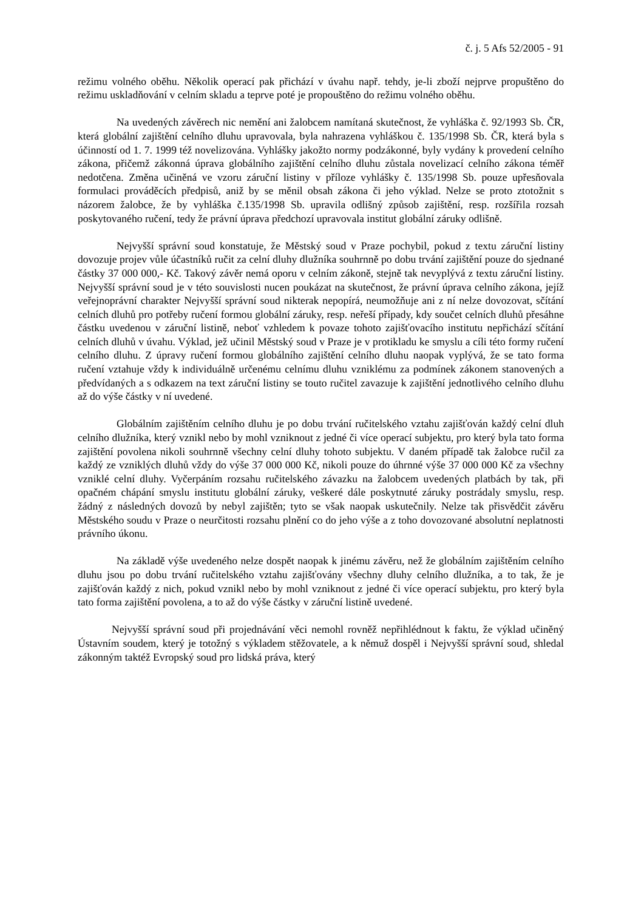č. j. 5 Afs 52/2005 - 91
režimu volného oběhu. Několik operací pak přichází v úvahu např. tehdy, je-li zboží nejprve propuštěno do režimu uskladňování v celním skladu a teprve poté je propouštěno do režimu volného oběhu.
Na uvedených závěrech nic nemění ani žalobcem namítaná skutečnost, že vyhláška č. 92/1993 Sb. ČR, která globální zajištění celního dluhu upravovala, byla nahrazena vyhláškou č. 135/1998 Sb. ČR, která byla s účinností od 1. 7. 1999 též novelizována. Vyhlášky jakožto normy podzákonné, byly vydány k provedení celního zákona, přičemž zákonná úprava globálního zajištění celního dluhu zůstala novelizací celního zákona téměř nedotčena. Změna učiněná ve vzoru záruční listiny v příloze vyhlášky č. 135/1998 Sb. pouze upřesňovala formulaci prováděcích předpisů, aniž by se měnil obsah zákona či jeho výklad. Nelze se proto ztotožnit s názorem žalobce, že by vyhláška č.135/1998 Sb. upravila odlišný způsob zajištění, resp. rozšířila rozsah poskytovaného ručení, tedy že právní úprava předchozí upravovala institut globální záruky odlišně.
Nejvyšší správní soud konstatuje, že Městský soud v Praze pochybil, pokud z textu záruční listiny dovozuje projev vůle účastníků ručit za celní dluhy dlužníka souhrnně po dobu trvání zajištění pouze do sjednané částky 37 000 000,- Kč. Takový závěr nemá oporu v celním zákoně, stejně tak nevyplývá z textu záruční listiny. Nejvyšší správní soud je v této souvislosti nucen poukázat na skutečnost, že právní úprava celního zákona, jejíž veřejnoprávní charakter Nejvyšší správní soud nikterak nepopírá, neumožňuje ani z ní nelze dovozovat, sčítání celních dluhů pro potřeby ručení formou globální záruky, resp. neřeší případy, kdy součet celních dluhů přesáhne částku uvedenou v záruční listině, neboť vzhledem k povaze tohoto zajišťovacího institutu nepřichází sčítání celních dluhů v úvahu. Výklad, jež učinil Městský soud v Praze je v protikladu ke smyslu a cíli této formy ručení celního dluhu. Z úpravy ručení formou globálního zajištění celního dluhu naopak vyplývá, že se tato forma ručení vztahuje vždy k individuálně určenému celnímu dluhu vzniklému za podmínek zákonem stanovených a předvídaných a s odkazem na text záruční listiny se touto ručitel zavazuje k zajištění jednotlivého celního dluhu až do výše částky v ní uvedené.
Globálním zajištěním celního dluhu je po dobu trvání ručitelského vztahu zajišťován každý celní dluh celního dlužníka, který vznikl nebo by mohl vzniknout z jedné či více operací subjektu, pro který byla tato forma zajištění povolena nikoli souhrnně všechny celní dluhy tohoto subjektu. V daném případě tak žalobce ručil za každý ze vzniklých dluhů vždy do výše 37 000 000 Kč, nikoli pouze do úhrnné výše 37 000 000 Kč za všechny vzniklé celní dluhy. Vyčerpáním rozsahu ručitelského závazku na žalobcem uvedených platbách by tak, při opačném chápání smyslu institutu globální záruky, veškeré dále poskytnuté záruky postrádaly smyslu, resp. žádný z následných dovozů by nebyl zajištěn; tyto se však naopak uskutečnily. Nelze tak přisvědčit závěru Městského soudu v Praze o neurčitosti rozsahu plnění co do jeho výše a z toho dovozované absolutní neplatnosti právního úkonu.
Na základě výše uvedeného nelze dospět naopak k jinému závěru, než že globálním zajištěním celního dluhu jsou po dobu trvání ručitelského vztahu zajišťovány všechny dluhy celního dlužníka, a to tak, že je zajišťován každý z nich, pokud vznikl nebo by mohl vzniknout z jedné či více operací subjektu, pro který byla tato forma zajištění povolena, a to až do výše částky v záruční listině uvedené.
Nejvyšší správní soud při projednávání věci nemohl rovněž nepřihlédnout k faktu, že výklad učiněný Ústavním soudem, který je totožný s výkladem stěžovatele, a k němuž dospěl i Nejvyšší správní soud, shledal zákonným taktéž Evropský soud pro lidská práva, který